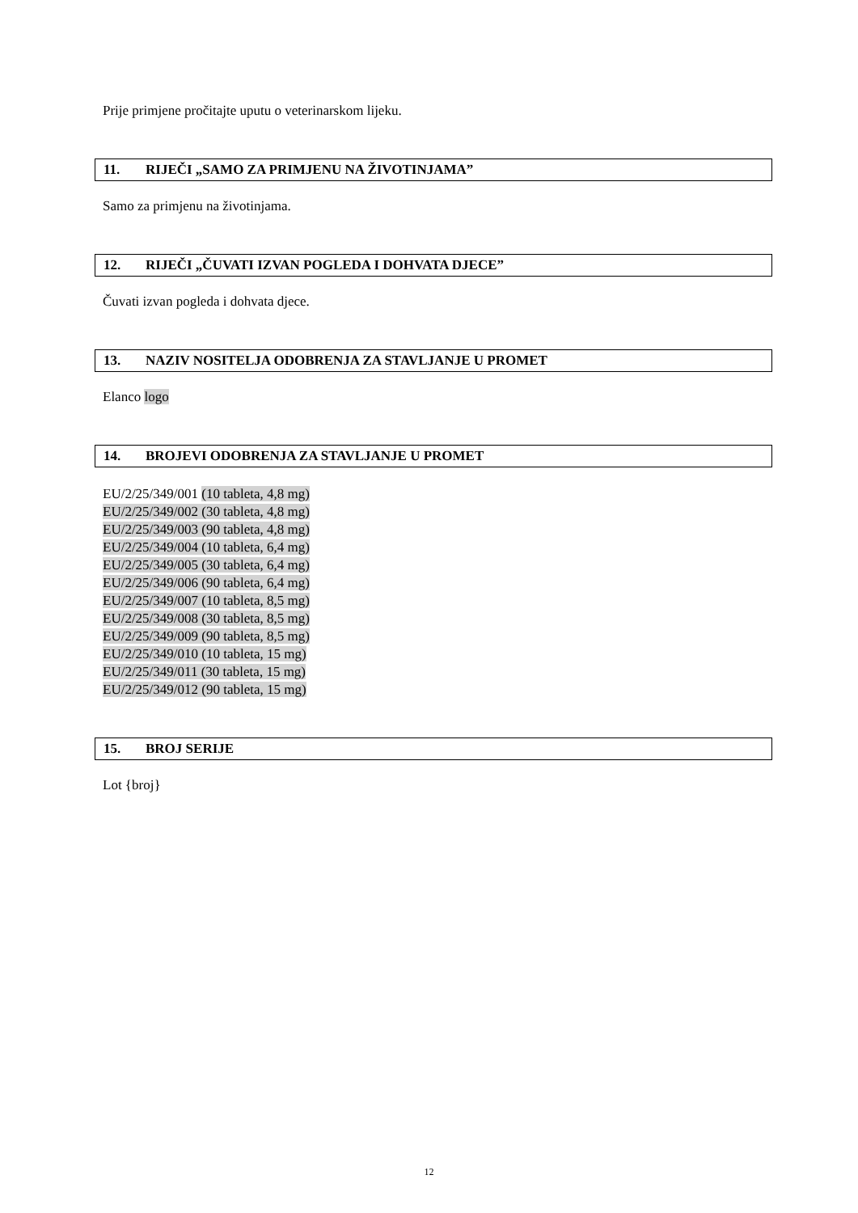Prije primjene pročitajte uputu o veterinarskom lijeku.
11. RIJEČI „SAMO ZA PRIMJENU NA ŽIVOTINJAMA”
Samo za primjenu na životinjama.
12. RIJEČI „ČUVATI IZVAN POGLEDA I DOHVATA DJECE”
Čuvati izvan pogleda i dohvata djece.
13. NAZIV NOSITELJA ODOBRENJA ZA STAVLJANJE U PROMET
Elanco logo
14. BROJEVI ODOBRENJA ZA STAVLJANJE U PROMET
EU/2/25/349/001 (10 tableta, 4,8 mg)
EU/2/25/349/002 (30 tableta, 4,8 mg)
EU/2/25/349/003 (90 tableta, 4,8 mg)
EU/2/25/349/004 (10 tableta, 6,4 mg)
EU/2/25/349/005 (30 tableta, 6,4 mg)
EU/2/25/349/006 (90 tableta, 6,4 mg)
EU/2/25/349/007 (10 tableta, 8,5 mg)
EU/2/25/349/008 (30 tableta, 8,5 mg)
EU/2/25/349/009 (90 tableta, 8,5 mg)
EU/2/25/349/010 (10 tableta, 15 mg)
EU/2/25/349/011 (30 tableta, 15 mg)
EU/2/25/349/012 (90 tableta, 15 mg)
15. BROJ SERIJE
Lot {broj}
12